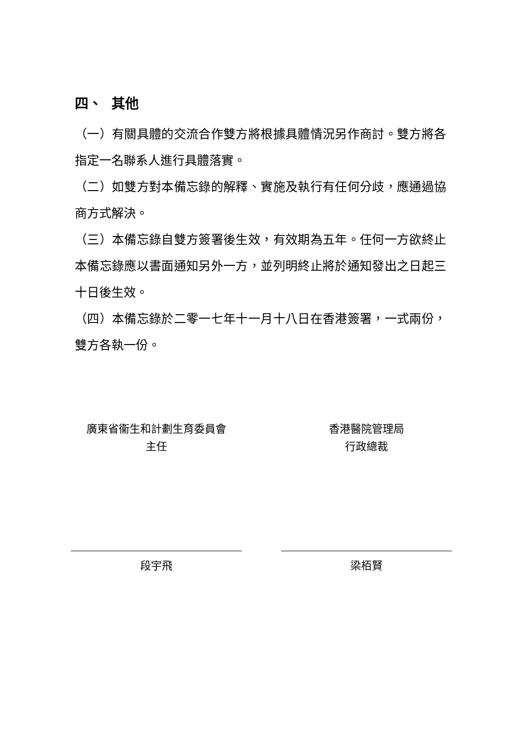四、 其他
（一）有關具體的交流合作雙方將根據具體情況另作商討。雙方將各指定一名聯系人進行具體落實。
（二）如雙方對本備忘錄的解釋、實施及執行有任何分歧，應通過協商方式解決。
（三）本備忘錄自雙方簽署後生效，有效期為五年。任何一方欲終止本備忘錄應以書面通知另外一方，並列明終止將於通知發出之日起三十日後生效。
（四）本備忘錄於二零一七年十一月十八日在香港簽署，一式兩份，雙方各執一份。
廣東省衞生和計劃生育委員會
主任
段宇飛
香港醫院管理局
行政總裁
梁栢賢